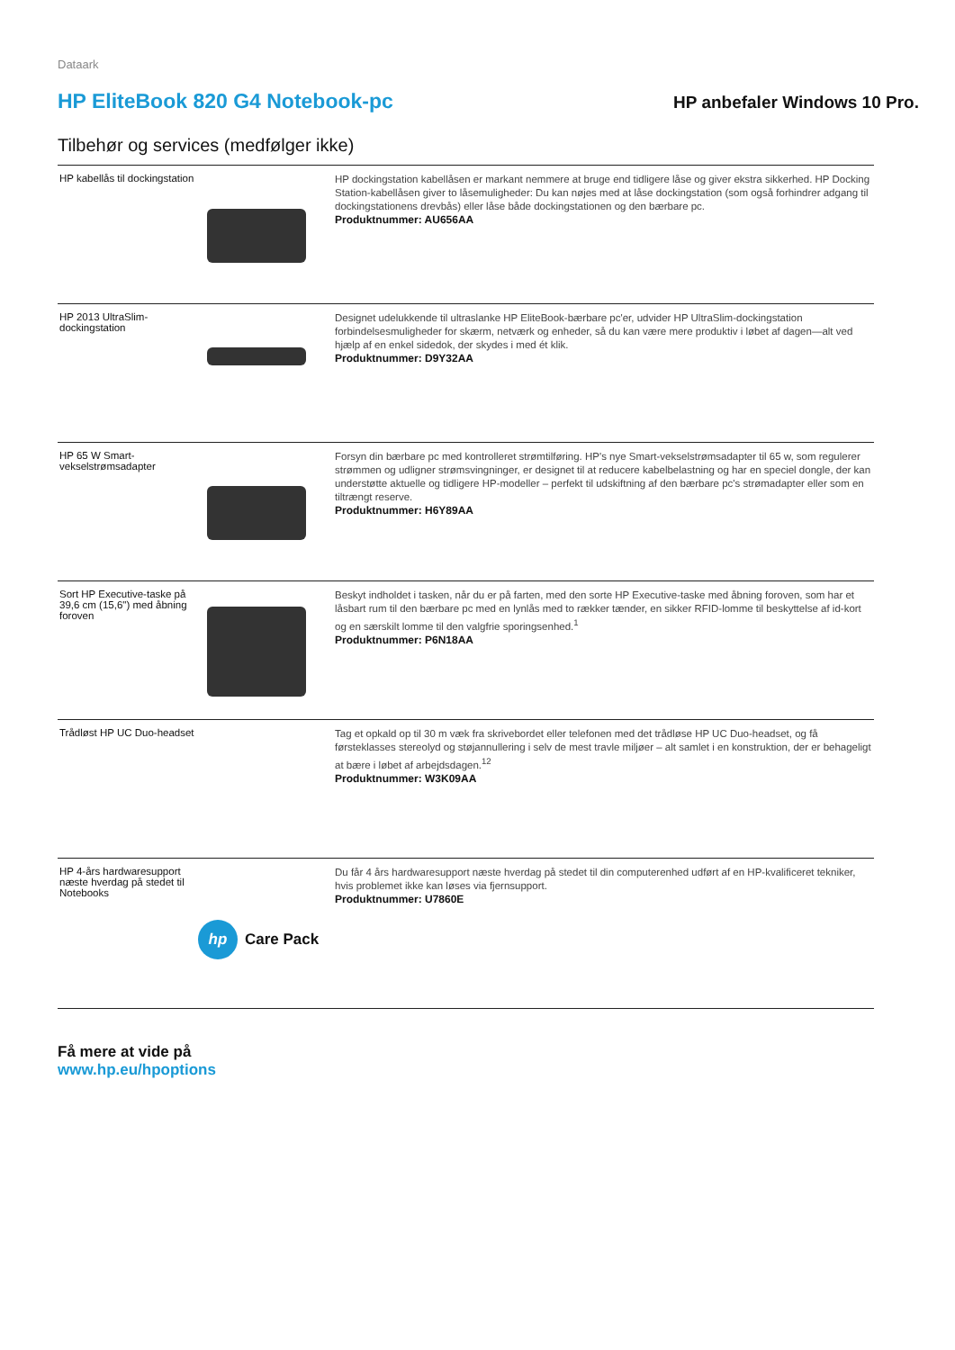Dataark
HP EliteBook 820 G4 Notebook-pc
HP anbefaler Windows 10 Pro.
Tilbehør og services (medfølger ikke)
| HP kabellås til dockingstation | | HP dockingstation kabellåsen er markant nemmere at bruge end tidligere låse og giver ekstra sikkerhed. HP Docking Station-kabellåsen giver to låsemuligheder: Du kan nøjes med at låse dockingstation (som også forhindrer adgang til dockingstationens drevbås) eller låse både dockingstationen og den bærbare pc. Produktnummer: AU656AA |
| HP 2013 UltraSlim-dockingstation | | Designet udelukkende til ultraslanke HP EliteBook-bærbare pc'er, udvider HP UltraSlim-dockingstation forbindelsesmuligheder for skærm, netværk og enheder, så du kan være mere produktiv i løbet af dagen—alt ved hjælp af en enkel sidedok, der skydes i med ét klik. Produktnummer: D9Y32AA |
| HP 65 W Smart-vekselstrømsadapter | | Forsyn din bærbare pc med kontrolleret strømtilføring. HP's nye Smart-vekselstrømsadapter til 65 w, som regulerer strømmen og udligner strømsvingninger, er designet til at reducere kabelbelastning og har en speciel dongle, der kan understøtte aktuelle og tidligere HP-modeller – perfekt til udskiftning af den bærbare pc's strømadapter eller som en tiltrængt reserve. Produktnummer: H6Y89AA |
| Sort HP Executive-taske på 39,6 cm (15,6") med åbning foroven | | Beskyt indholdet i tasken, når du er på farten, med den sorte HP Executive-taske med åbning foroven, som har et låsbart rum til den bærbare pc med en lynlås med to rækker tænder, en sikker RFID-lomme til beskyttelse af id-kort og en særskilt lomme til den valgfrie sporingsenhed.<sup>1</sup> Produktnummer: P6N18AA |
| Trådløst HP UC Duo-headset | | Tag et opkald op til 30 m væk fra skrivebordet eller telefonen med det trådløse HP UC Duo-headset, og få førsteklasses stereolyd og støjannullering i selv de mest travle miljøer – alt samlet i en konstruktion, der er behageligt at bære i løbet af arbejdsdagen.<sup>12</sup> Produktnummer: W3K09AA |
| HP 4-års hardwaresupport næste hverdag på stedet til Notebooks | hp Care Pack | Du får 4 års hardwaresupport næste hverdag på stedet til din computerenhed udført af en HP-kvalificeret tekniker, hvis problemet ikke kan løses via fjernsupport. Produktnummer: U7860E |
Få mere at vide på
www.hp.eu/hpoptions